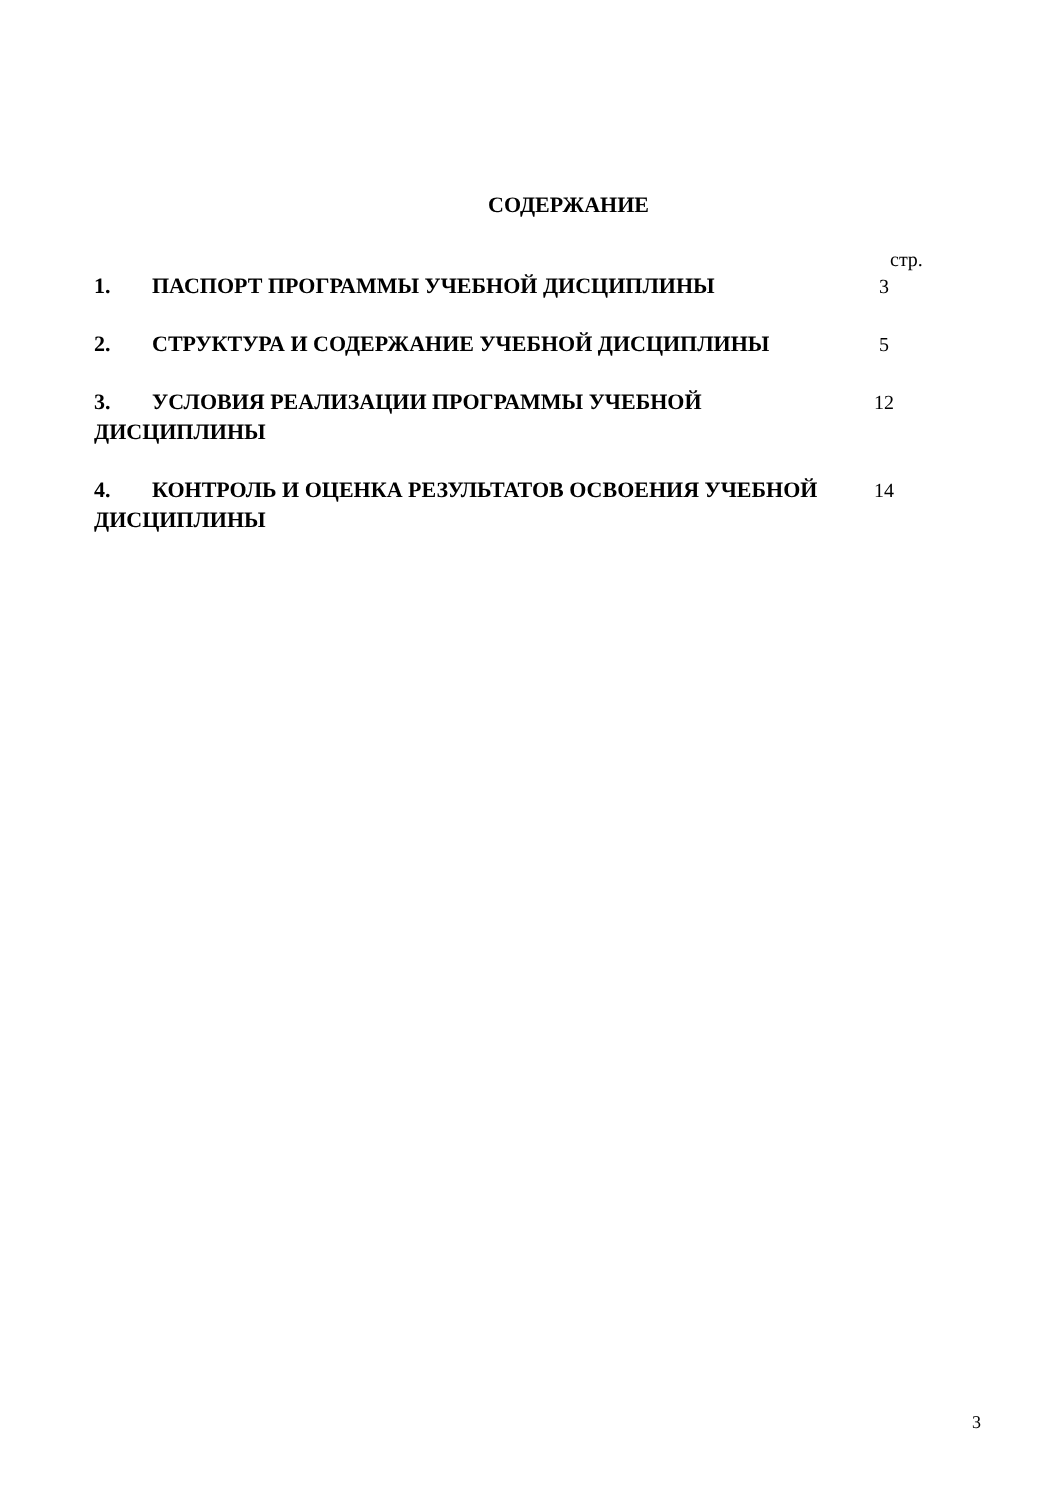СОДЕРЖАНИЕ
стр.
| 1. ПАСПОРТ ПРОГРАММЫ УЧЕБНОЙ ДИСЦИПЛИНЫ | 3 |
| 2. СТРУКТУРА И СОДЕРЖАНИЕ УЧЕБНОЙ ДИСЦИПЛИНЫ | 5 |
| 3. УСЛОВИЯ РЕАЛИЗАЦИИ ПРОГРАММЫ УЧЕБНОЙ ДИСЦИПЛИНЫ | 12 |
| 4. КОНТРОЛЬ И ОЦЕНКА РЕЗУЛЬТАТОВ ОСВОЕНИЯ УЧЕБНОЙ ДИСЦИПЛИНЫ | 14 |
3